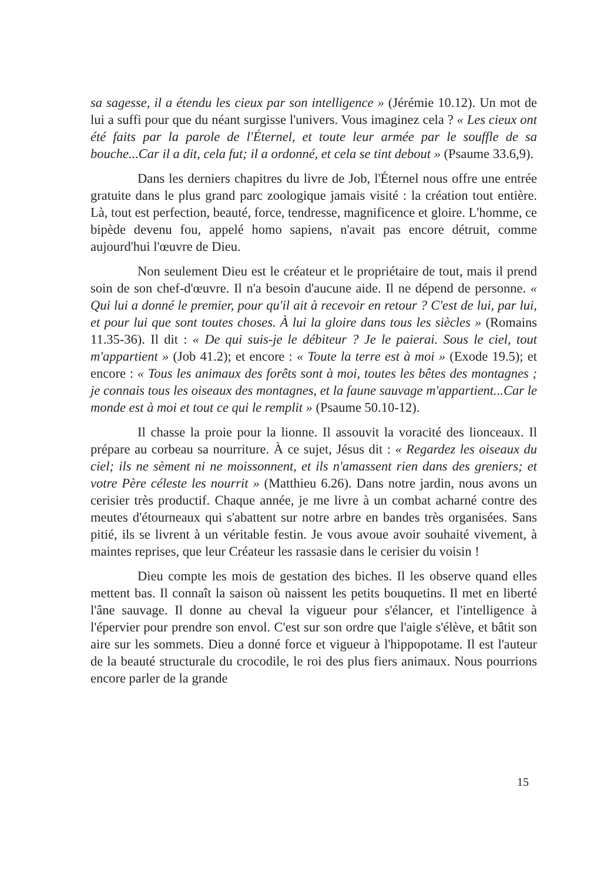sa sagesse, il a étendu les cieux par son intelligence » (Jérémie 10.12). Un mot de lui a suffi pour que du néant surgisse l'univers. Vous imaginez cela ? « Les cieux ont été faits par la parole de l'Éternel, et toute leur armée par le souffle de sa bouche...Car il a dit, cela fut; il a ordonné, et cela se tint debout » (Psaume 33.6,9).
Dans les derniers chapitres du livre de Job, l'Éternel nous offre une entrée gratuite dans le plus grand parc zoologique jamais visité : la création tout entière. Là, tout est perfection, beauté, force, tendresse, magnificence et gloire. L'homme, ce bipède devenu fou, appelé homo sapiens, n'avait pas encore détruit, comme aujourd'hui l'œuvre de Dieu.
Non seulement Dieu est le créateur et le propriétaire de tout, mais il prend soin de son chef-d'œuvre. Il n'a besoin d'aucune aide. Il ne dépend de personne. « Qui lui a donné le premier, pour qu'il ait à recevoir en retour ? C'est de lui, par lui, et pour lui que sont toutes choses. À lui la gloire dans tous les siècles » (Romains 11.35-36). Il dit : « De qui suis-je le débiteur ? Je le paierai. Sous le ciel, tout m'appartient » (Job 41.2); et encore : « Toute la terre est à moi » (Exode 19.5); et encore : « Tous les animaux des forêts sont à moi, toutes les bêtes des montagnes ; je connais tous les oiseaux des montagnes, et la faune sauvage m'appartient...Car le monde est à moi et tout ce qui le remplit » (Psaume 50.10-12).
Il chasse la proie pour la lionne. Il assouvit la voracité des lionceaux. Il prépare au corbeau sa nourriture. À ce sujet, Jésus dit : « Regardez les oiseaux du ciel; ils ne sèment ni ne moissonnent, et ils n'amassent rien dans des greniers; et votre Père céleste les nourrit » (Matthieu 6.26). Dans notre jardin, nous avons un cerisier très productif. Chaque année, je me livre à un combat acharné contre des meutes d'étourneaux qui s'abattent sur notre arbre en bandes très organisées. Sans pitié, ils se livrent à un véritable festin. Je vous avoue avoir souhaité vivement, à maintes reprises, que leur Créateur les rassasie dans le cerisier du voisin !
Dieu compte les mois de gestation des biches. Il les observe quand elles mettent bas. Il connaît la saison où naissent les petits bouquetins. Il met en liberté l'âne sauvage. Il donne au cheval la vigueur pour s'élancer, et l'intelligence à l'épervier pour prendre son envol. C'est sur son ordre que l'aigle s'élève, et bâtit son aire sur les sommets. Dieu a donné force et vigueur à l'hippopotame. Il est l'auteur de la beauté structurale du crocodile, le roi des plus fiers animaux. Nous pourrions encore parler de la grande
15